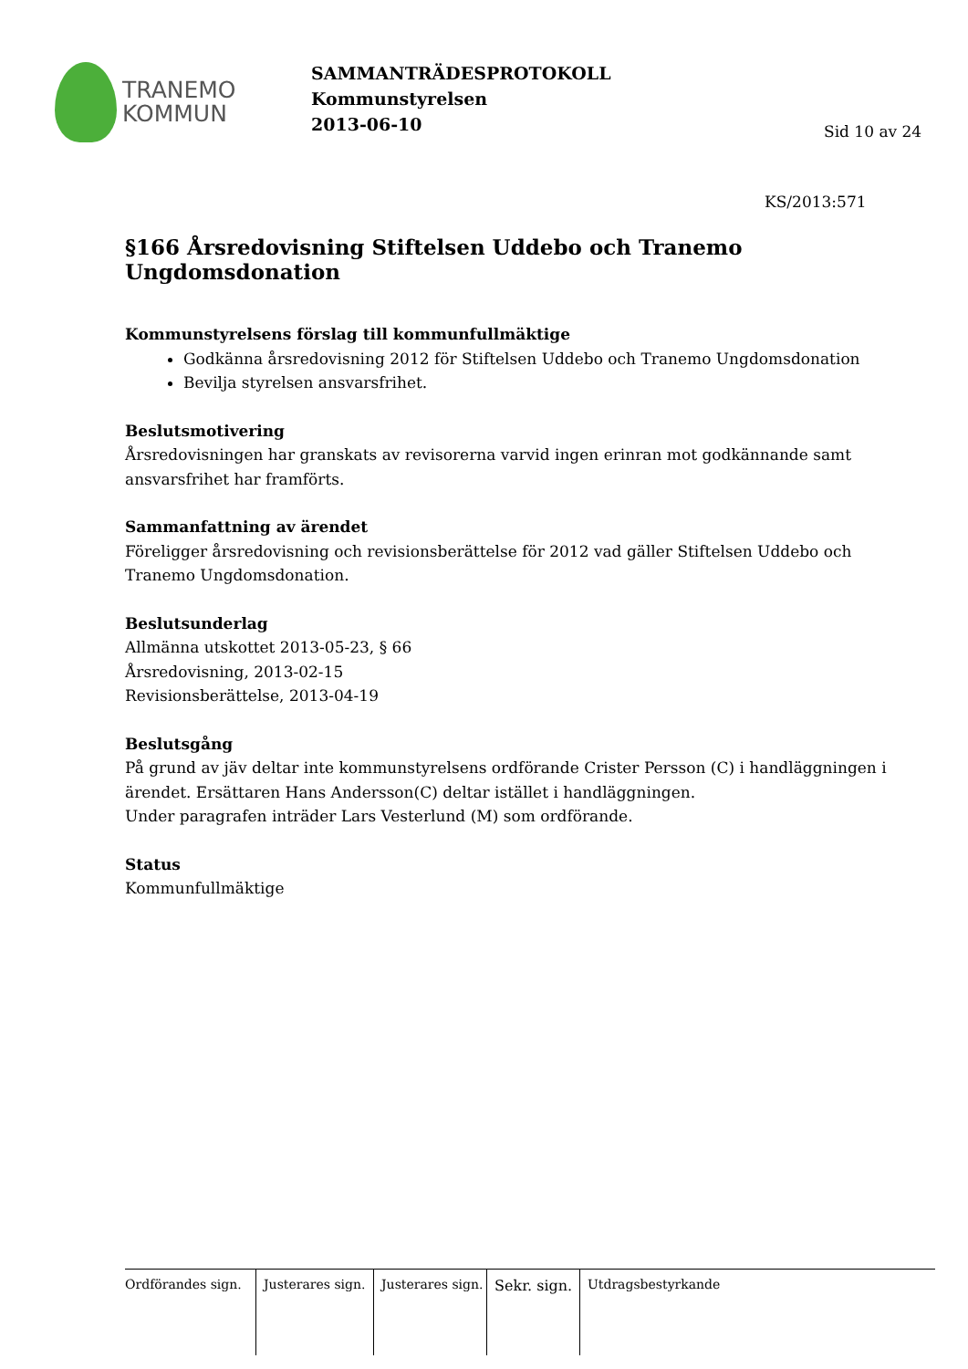TRANEMO
KOMMUN
SAMMANTRÄDESPROTOKOLL
Kommunstyrelsen
2013-06-10
Sid 10 av 24
KS/2013:571
§166 Årsredovisning Stiftelsen Uddebo och Tranemo Ungdomsdonation
Kommunstyrelsens förslag till kommunfullmäktige
Godkänna årsredovisning 2012 för Stiftelsen Uddebo och Tranemo Ungdomsdonation
Bevilja styrelsen ansvarsfrihet.
Beslutsmotivering
Årsredovisningen har granskats av revisorerna varvid ingen erinran mot godkännande samt ansvarsfrihet har framförts.
Sammanfattning av ärendet
Föreligger årsredovisning och revisionsberättelse för 2012 vad gäller Stiftelsen Uddebo och Tranemo Ungdomsdonation.
Beslutsunderlag
Allmänna utskottet 2013-05-23, § 66
Årsredovisning, 2013-02-15
Revisionsberättelse, 2013-04-19
Beslutsgång
På grund av jäv deltar inte kommunstyrelsens ordförande Crister Persson (C) i handläggningen i ärendet. Ersättaren Hans Andersson(C) deltar istället i handläggningen.
Under paragrafen inträder Lars Vesterlund (M) som ordförande.
Status
Kommunfullmäktige
Ordförandes sign. Justerares sign.
Justerares sign.
Sekr. sign.
Utdragsbestyrkande